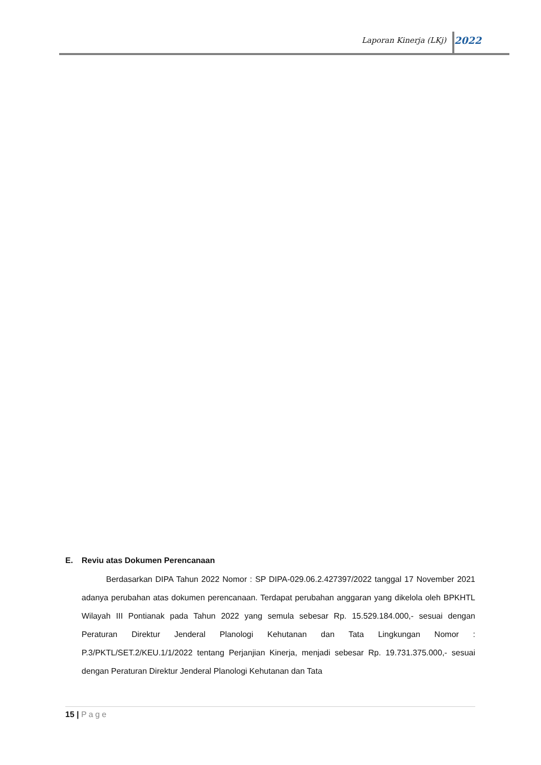Laporan Kinerja (LKj) 2022
E. Reviu atas Dokumen Perencanaan
Berdasarkan DIPA Tahun 2022 Nomor : SP DIPA-029.06.2.427397/2022 tanggal 17 November 2021 adanya perubahan atas dokumen perencanaan. Terdapat perubahan anggaran yang dikelola oleh BPKHTL Wilayah III Pontianak pada Tahun 2022 yang semula sebesar Rp. 15.529.184.000,- sesuai dengan Peraturan Direktur Jenderal Planologi Kehutanan dan Tata Lingkungan Nomor : P.3/PKTL/SET.2/KEU.1/1/2022 tentang Perjanjian Kinerja, menjadi sebesar Rp. 19.731.375.000,- sesuai dengan Peraturan Direktur Jenderal Planologi Kehutanan dan Tata
15 | Page